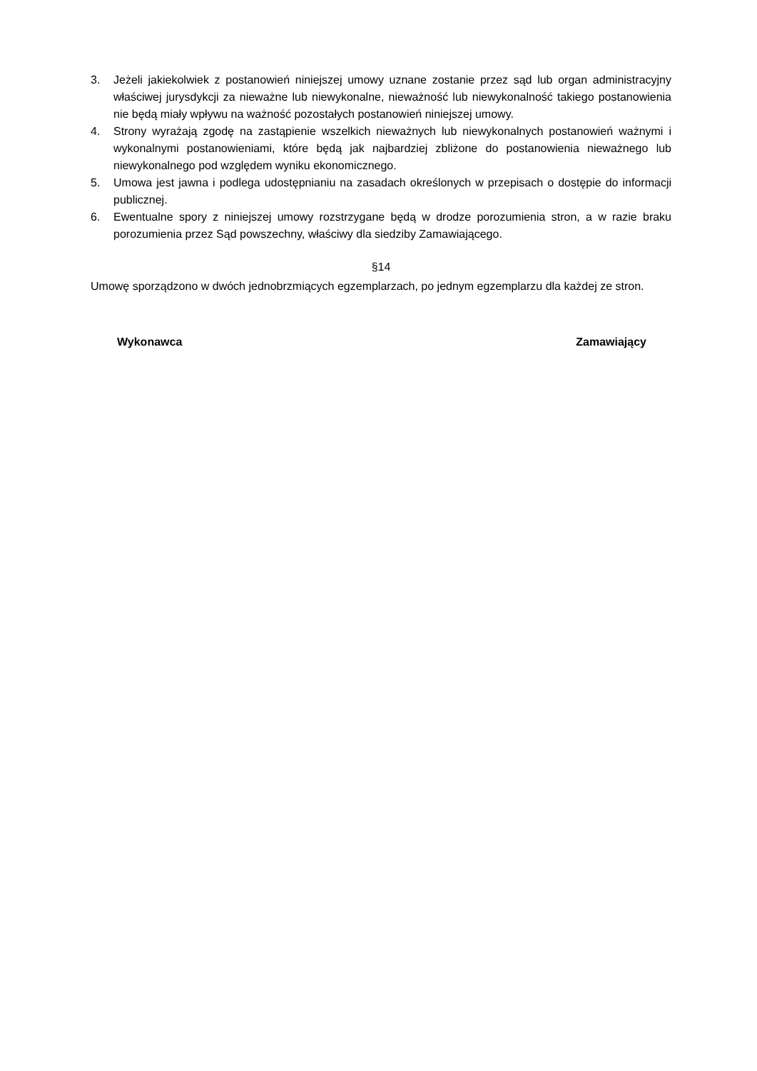3. Jeżeli jakiekolwiek z postanowień niniejszej umowy uznane zostanie przez sąd lub organ administracyjny właściwej jurysdykcji za nieważne lub niewykonalne, nieważność lub niewykonalność takiego postanowienia nie będą miały wpływu na ważność pozostałych postanowień niniejszej umowy.
4. Strony wyrażają zgodę na zastąpienie wszelkich nieważnych lub niewykonalnych postanowień ważnymi i wykonalnymi postanowieniami, które będą jak najbardziej zbliżone do postanowienia nieważnego lub niewykonalnego pod względem wyniku ekonomicznego.
5. Umowa jest jawna i podlega udostępnianiu na zasadach określonych w przepisach o dostępie do informacji publicznej.
6. Ewentualne spory z niniejszej umowy rozstrzygane będą w drodze porozumienia stron, a w razie braku porozumienia przez Sąd powszechny, właściwy dla siedziby Zamawiającego.
§14
Umowę sporządzono w dwóch jednobrzmiących egzemplarzach, po jednym egzemplarzu dla każdej ze stron.
Wykonawca Zamawiający